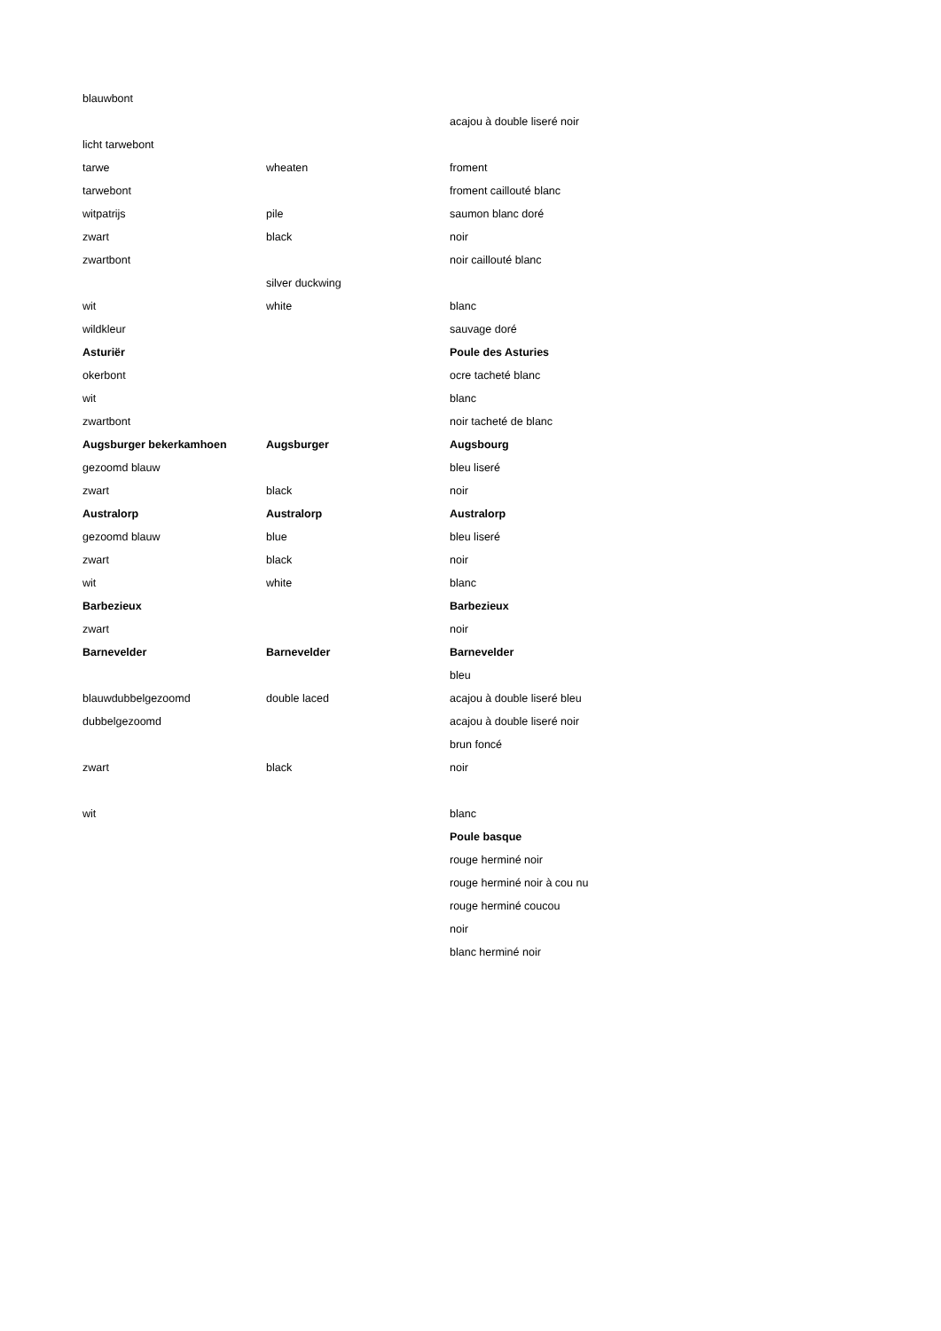| blauwbont | | |
| | | acajou à double liseré noir |
| licht tarwebont | | |
| tarwe | wheaten | froment |
| tarwebont | | froment caillouté blanc |
| witpatrijs | pile | saumon blanc doré |
| zwart | black | noir |
| zwartbont | | noir caillouté blanc |
| | silver duckwing | |
| wit | white | blanc |
| wildkleur | | sauvage doré |
| Asturiër | | Poule des Asturies |
| okerbont | | ocre tacheté blanc |
| wit | | blanc |
| zwartbont | | noir tacheté de blanc |
| Augsburger bekerkamhoen | Augsburger | Augsbourg |
| gezoomd blauw | | bleu liseré |
| zwart | black | noir |
| Australorp | Australorp | Australorp |
| gezoomd blauw | blue | bleu liseré |
| zwart | black | noir |
| wit | white | blanc |
| Barbezieux | | Barbezieux |
| zwart | | noir |
| Barnevelder | Barnevelder | Barnevelder |
| | | bleu |
| blauwdubbelgezoomd | double laced | acajou à double liseré bleu |
| dubbelgezoomd | | acajou à double liseré noir |
| | | brun foncé |
| zwart | black | noir |
| wit | | blanc |
| | | Poule basque |
| | | rouge herminé noir |
| | | rouge herminé noir à cou nu |
| | | rouge herminé coucou |
| | | noir |
| | | blanc herminé noir |